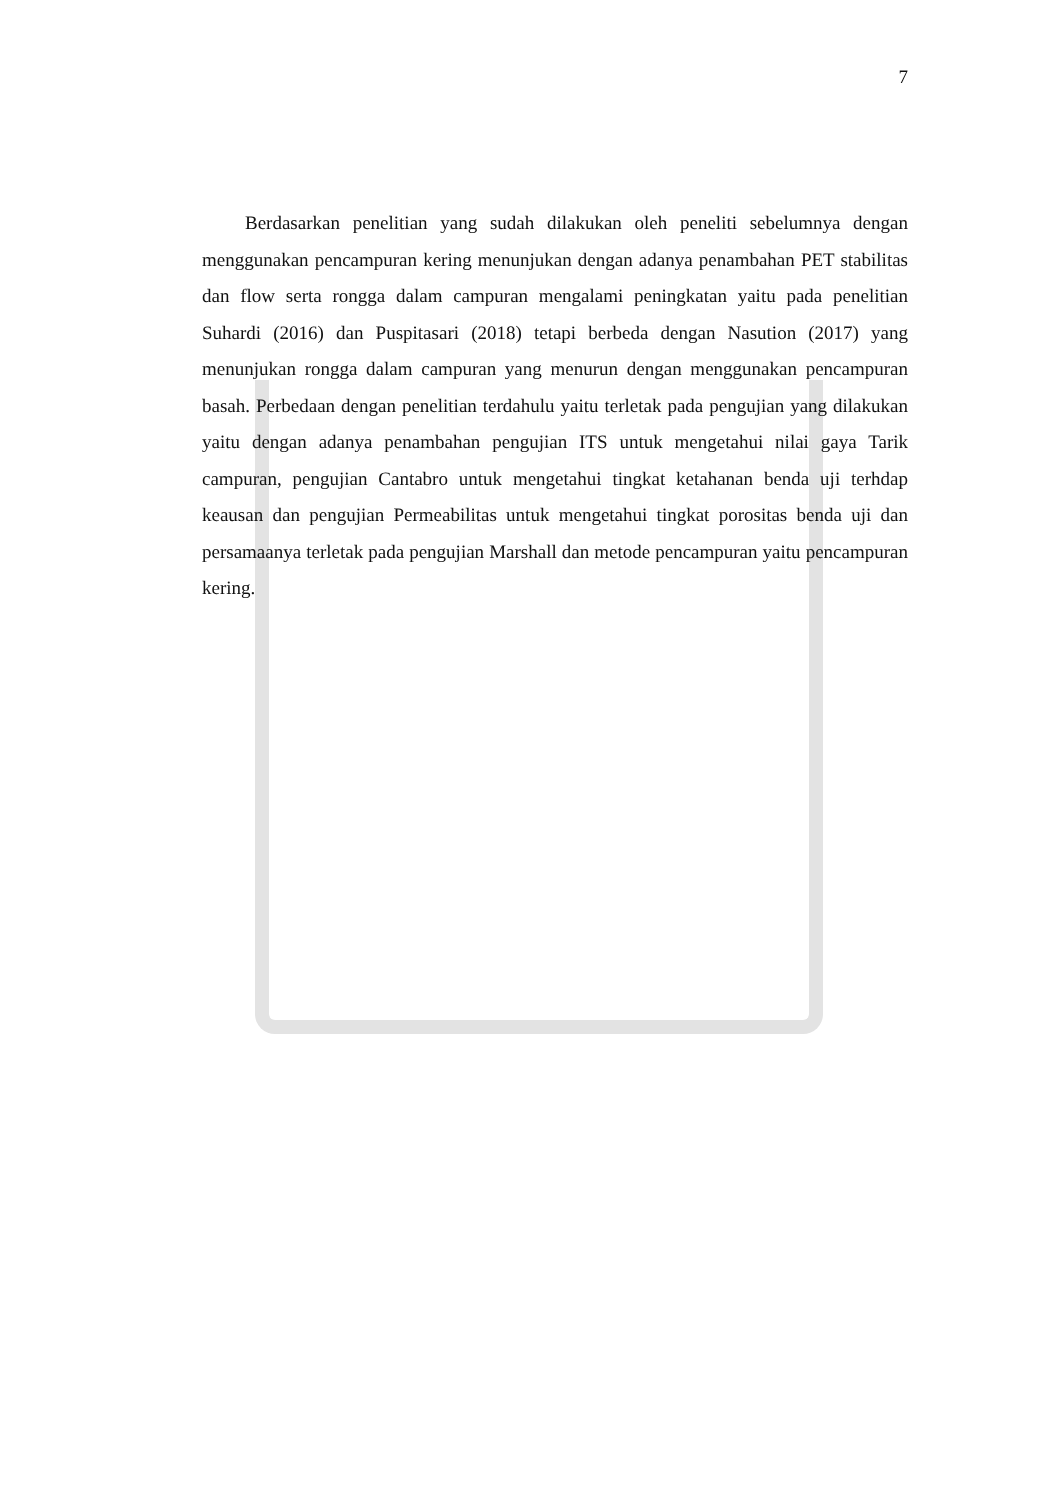7
Berdasarkan penelitian yang sudah dilakukan oleh peneliti sebelumnya dengan menggunakan pencampuran kering menunjukan dengan adanya penambahan PET stabilitas dan flow serta rongga dalam campuran mengalami peningkatan yaitu pada penelitian Suhardi (2016) dan Puspitasari (2018) tetapi berbeda dengan Nasution (2017) yang menunjukan rongga dalam campuran yang menurun dengan menggunakan pencampuran basah. Perbedaan dengan penelitian terdahulu yaitu terletak pada pengujian yang dilakukan yaitu dengan adanya penambahan pengujian ITS untuk mengetahui nilai gaya Tarik campuran, pengujian Cantabro untuk mengetahui tingkat ketahanan benda uji terhdap keausan dan pengujian Permeabilitas untuk mengetahui tingkat porositas benda uji dan persamaanya terletak pada pengujian Marshall dan metode pencampuran yaitu pencampuran kering.